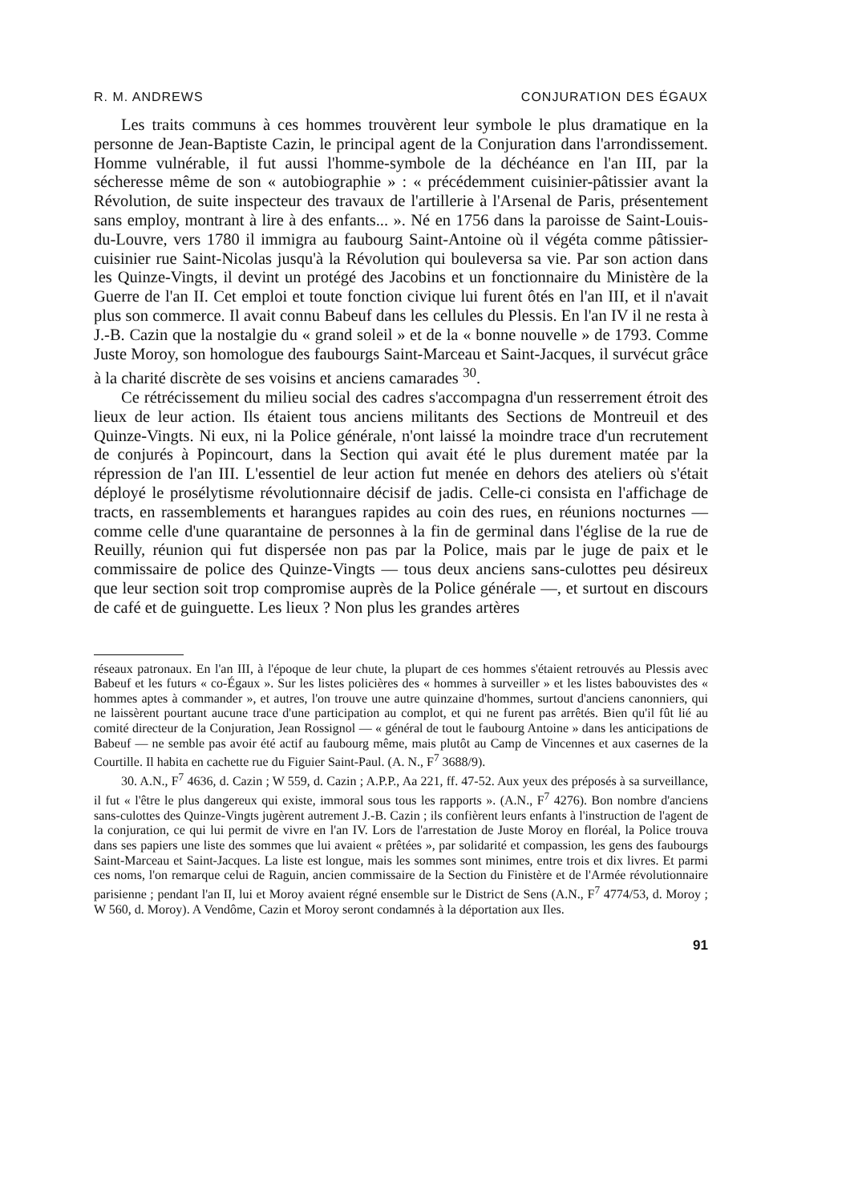R. M. ANDREWS CONJURATION DES ÉGAUX
Les traits communs à ces hommes trouvèrent leur symbole le plus dramatique en la personne de Jean-Baptiste Cazin, le principal agent de la Conjuration dans l'arrondissement. Homme vulnérable, il fut aussi l'homme-symbole de la déchéance en l'an III, par la sécheresse même de son « autobiographie » : « précédemment cuisinier-pâtissier avant la Révolution, de suite inspecteur des travaux de l'artillerie à l'Arsenal de Paris, présentement sans employ, montrant à lire à des enfants... ». Né en 1756 dans la paroisse de Saint-Louis-du-Louvre, vers 1780 il immigra au faubourg Saint-Antoine où il végéta comme pâtissier-cuisinier rue Saint-Nicolas jusqu'à la Révolution qui bouleversa sa vie. Par son action dans les Quinze-Vingts, il devint un protégé des Jacobins et un fonctionnaire du Ministère de la Guerre de l'an II. Cet emploi et toute fonction civique lui furent ôtés en l'an III, et il n'avait plus son commerce. Il avait connu Babeuf dans les cellules du Plessis. En l'an IV il ne resta à J.-B. Cazin que la nostalgie du « grand soleil » et de la « bonne nouvelle » de 1793. Comme Juste Moroy, son homologue des faubourgs Saint-Marceau et Saint-Jacques, il survécut grâce à la charité discrète de ses voisins et anciens camarades <sup>30</sup>.
Ce rétrécissement du milieu social des cadres s'accompagna d'un resserrement étroit des lieux de leur action. Ils étaient tous anciens militants des Sections de Montreuil et des Quinze-Vingts. Ni eux, ni la Police générale, n'ont laissé la moindre trace d'un recrutement de conjurés à Popincourt, dans la Section qui avait été le plus durement matée par la répression de l'an III. L'essentiel de leur action fut menée en dehors des ateliers où s'était déployé le prosélytisme révolutionnaire décisif de jadis. Celle-ci consista en l'affichage de tracts, en rassemblements et harangues rapides au coin des rues, en réunions nocturnes — comme celle d'une quarantaine de personnes à la fin de germinal dans l'église de la rue de Reuilly, réunion qui fut dispersée non pas par la Police, mais par le juge de paix et le commissaire de police des Quinze-Vingts — tous deux anciens sans-culottes peu désireux que leur section soit trop compromise auprès de la Police générale —, et surtout en discours de café et de guinguette. Les lieux ? Non plus les grandes artères
réseaux patronaux. En l'an III, à l'époque de leur chute, la plupart de ces hommes s'étaient retrouvés au Plessis avec Babeuf et les futurs « co-Égaux ». Sur les listes policières des « hommes à surveiller » et les listes babouvistes des « hommes aptes à commander », et autres, l'on trouve une autre quinzaine d'hommes, surtout d'anciens canonniers, qui ne laissèrent pourtant aucune trace d'une participation au complot, et qui ne furent pas arrêtés. Bien qu'il fût lié au comité directeur de la Conjuration, Jean Rossignol — « général de tout le faubourg Antoine » dans les anticipations de Babeuf — ne semble pas avoir été actif au faubourg même, mais plutôt au Camp de Vincennes et aux casernes de la Courtille. Il habita en cachette rue du Figuier Saint-Paul. (A. N., F<sup>7</sup> 3688/9).
30. A.N., F<sup>7</sup> 4636, d. Cazin ; W 559, d. Cazin ; A.P.P., Aa 221, ff. 47-52. Aux yeux des préposés à sa surveillance, il fut « l'être le plus dangereux qui existe, immoral sous tous les rapports ». (A.N., F<sup>7</sup> 4276). Bon nombre d'anciens sans-culottes des Quinze-Vingts jugèrent autrement J.-B. Cazin ; ils confièrent leurs enfants à l'instruction de l'agent de la conjuration, ce qui lui permit de vivre en l'an IV. Lors de l'arrestation de Juste Moroy en floréal, la Police trouva dans ses papiers une liste des sommes que lui avaient « prêtées », par solidarité et compassion, les gens des faubourgs Saint-Marceau et Saint-Jacques. La liste est longue, mais les sommes sont minimes, entre trois et dix livres. Et parmi ces noms, l'on remarque celui de Raguin, ancien commissaire de la Section du Finistère et de l'Armée révolutionnaire parisienne ; pendant l'an II, lui et Moroy avaient régné ensemble sur le District de Sens (A.N., F<sup>7</sup> 4774/53, d. Moroy ; W 560, d. Moroy). A Vendôme, Cazin et Moroy seront condamnés à la déportation aux Iles.
91